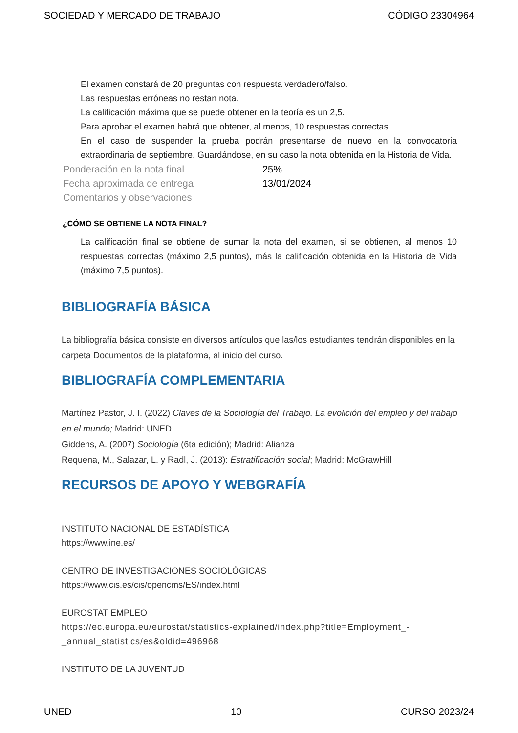SOCIEDAD Y MERCADO DE TRABAJO CÓDIGO 23304964
El examen constará de 20 preguntas con respuesta verdadero/falso.
Las respuestas erróneas no restan nota.
La calificación máxima que se puede obtener en la teoría es un 2,5.
Para aprobar el examen habrá que obtener, al menos, 10 respuestas correctas.
En el caso de suspender la prueba podrán presentarse de nuevo en la convocatoria extraordinaria de septiembre. Guardándose, en su caso la nota obtenida en la Historia de Vida.
| Ponderación en la nota final | 25% |
| Fecha aproximada de entrega | 13/01/2024 |
| Comentarios y observaciones | |
¿CÓMO SE OBTIENE LA NOTA FINAL?
La calificación final se obtiene de sumar la nota del examen, si se obtienen, al menos 10 respuestas correctas (máximo 2,5 puntos), más la calificación obtenida en la Historia de Vida (máximo 7,5 puntos).
BIBLIOGRAFÍA BÁSICA
La bibliografía básica consiste en diversos artículos que las/los estudiantes tendrán disponibles en la carpeta Documentos de la plataforma, al inicio del curso.
BIBLIOGRAFÍA COMPLEMENTARIA
Martínez Pastor, J. I. (2022) Claves de la Sociología del Trabajo. La evolición del empleo y del trabajo en el mundo; Madrid: UNED
Giddens, A. (2007) Sociología (6ta edición); Madrid: Alianza
Requena, M., Salazar, L. y Radl, J. (2013): Estratificación social; Madrid: McGrawHill
RECURSOS DE APOYO Y WEBGRAFÍA
INSTITUTO NACIONAL DE ESTADÍSTICA
https://www.ine.es/
CENTRO DE INVESTIGACIONES SOCIOLÓGICAS
https://www.cis.es/cis/opencms/ES/index.html
EUROSTAT EMPLEO
https://ec.europa.eu/eurostat/statistics-explained/index.php?title=Employment_-_annual_statistics/es&oldid=496968
INSTITUTO DE LA JUVENTUD
UNED 10 CURSO 2023/24